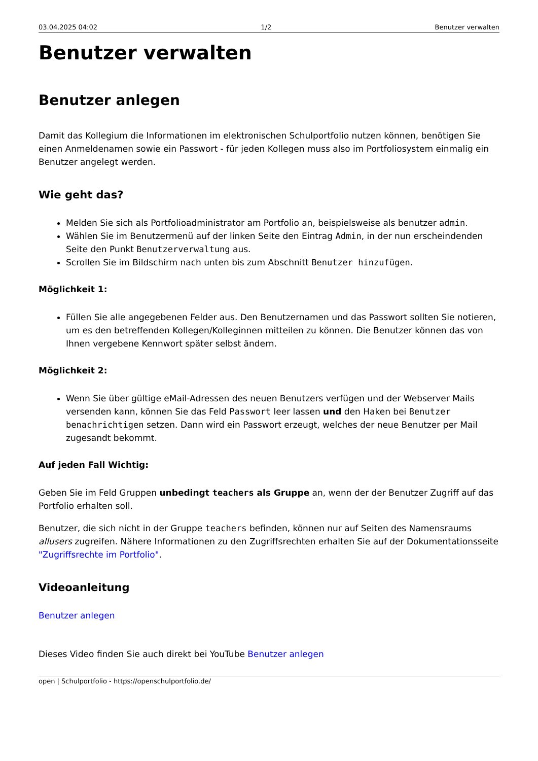03.04.2025 04:02 1/2 Benutzer verwalten
Benutzer verwalten
Benutzer anlegen
Damit das Kollegium die Informationen im elektronischen Schulportfolio nutzen können, benötigen Sie einen Anmeldenamen sowie ein Passwort - für jeden Kollegen muss also im Portfoliosystem einmalig ein Benutzer angelegt werden.
Wie geht das?
Melden Sie sich als Portfolioadministrator am Portfolio an, beispielsweise als benutzer admin.
Wählen Sie im Benutzermenü auf der linken Seite den Eintrag Admin, in der nun erscheindenden Seite den Punkt Benutzerverwaltung aus.
Scrollen Sie im Bildschirm nach unten bis zum Abschnitt Benutzer hinzufügen.
Möglichkeit 1:
Füllen Sie alle angegebenen Felder aus. Den Benutzernamen und das Passwort sollten Sie notieren, um es den betreffenden Kollegen/Kolleginnen mitteilen zu können. Die Benutzer können das von Ihnen vergebene Kennwort später selbst ändern.
Möglichkeit 2:
Wenn Sie über gültige eMail-Adressen des neuen Benutzers verfügen und der Webserver Mails versenden kann, können Sie das Feld Passwort leer lassen und den Haken bei Benutzer benachrichtigen setzen. Dann wird ein Passwort erzeugt, welches der neue Benutzer per Mail zugesandt bekommt.
Auf jeden Fall Wichtig:
Geben Sie im Feld Gruppen unbedingt teachers als Gruppe an, wenn der der Benutzer Zugriff auf das Portfolio erhalten soll.
Benutzer, die sich nicht in der Gruppe teachers befinden, können nur auf Seiten des Namensraums allusers zugreifen. Nähere Informationen zu den Zugriffsrechten erhalten Sie auf der Dokumentationsseite "Zugriffsrechte im Portfolio".
Videoanleitung
Benutzer anlegen
Dieses Video finden Sie auch direkt bei YouTube Benutzer anlegen
open | Schulportfolio - https://openschulportfolio.de/